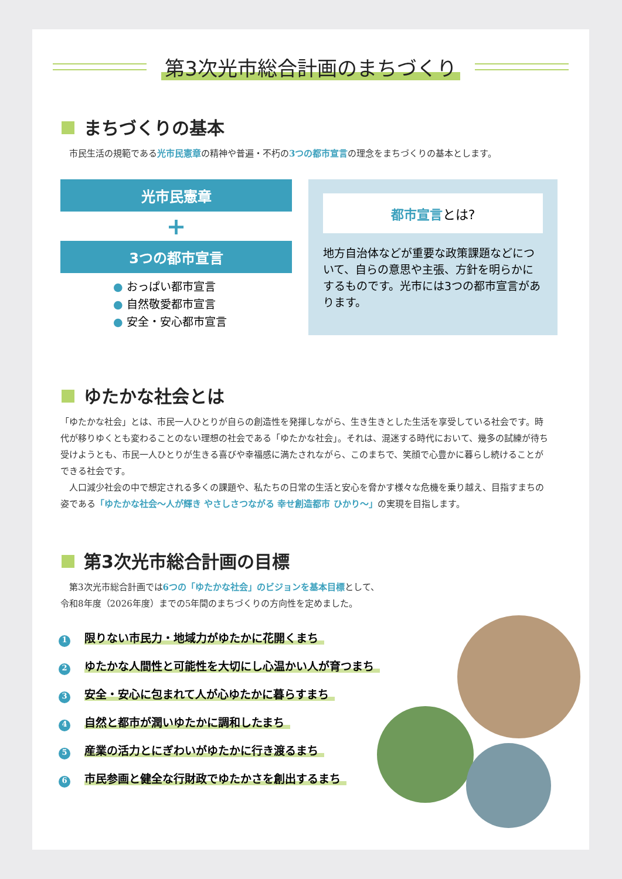第3次光市総合計画のまちづくり
まちづくりの基本
　市民生活の規範である光市民憲章の精神や普遍・不朽の3つの都市宣言の理念をまちづくりの基本とします。
光市民憲章
+
3つの都市宣言
● おっぱい都市宣言
● 自然敬愛都市宣言
● 安全・安心都市宣言
都市宣言とは?
地方自治体などが重要な政策課題などについて、自らの意思や主張、方針を明らかにするものです。光市には3つの都市宣言があります。
ゆたかな社会とは
「ゆたかな社会」とは、市民一人ひとりが自らの創造性を発揮しながら、生き生きとした生活を享受している社会です。時代が移りゆくとも変わることのない理想の社会である「ゆたかな社会」。それは、混迷する時代において、幾多の試練が待ち受けようとも、市民一人ひとりが生きる喜びや幸福感に満たされながら、このまちで、笑顔で心豊かに暮らし続けることができる社会です。
　人口減少社会の中で想定される多くの課題や、私たちの日常の生活と安心を脅かす様々な危機を乗り越え、目指すまちの姿である「ゆたかな社会～人が輝き やさしさつながる 幸せ創造都市 ひかり～」の実現を目指します。
第3次光市総合計画の目標
　第3次光市総合計画では6つの「ゆたかな社会」のビジョンを基本目標として、
令和8年度（2026年度）までの5年間のまちづくりの方向性を定めました。
1 限りない市民力・地域力がゆたかに花開くまち
2 ゆたかな人間性と可能性を大切にし心温かい人が育つまち
3 安全・安心に包まれて人が心ゆたかに暮らすまち
4 自然と都市が潤いゆたかに調和したまち
5 産業の活力とにぎわいがゆたかに行き渡るまち
6 市民参画と健全な行財政でゆたかさを創出するまち